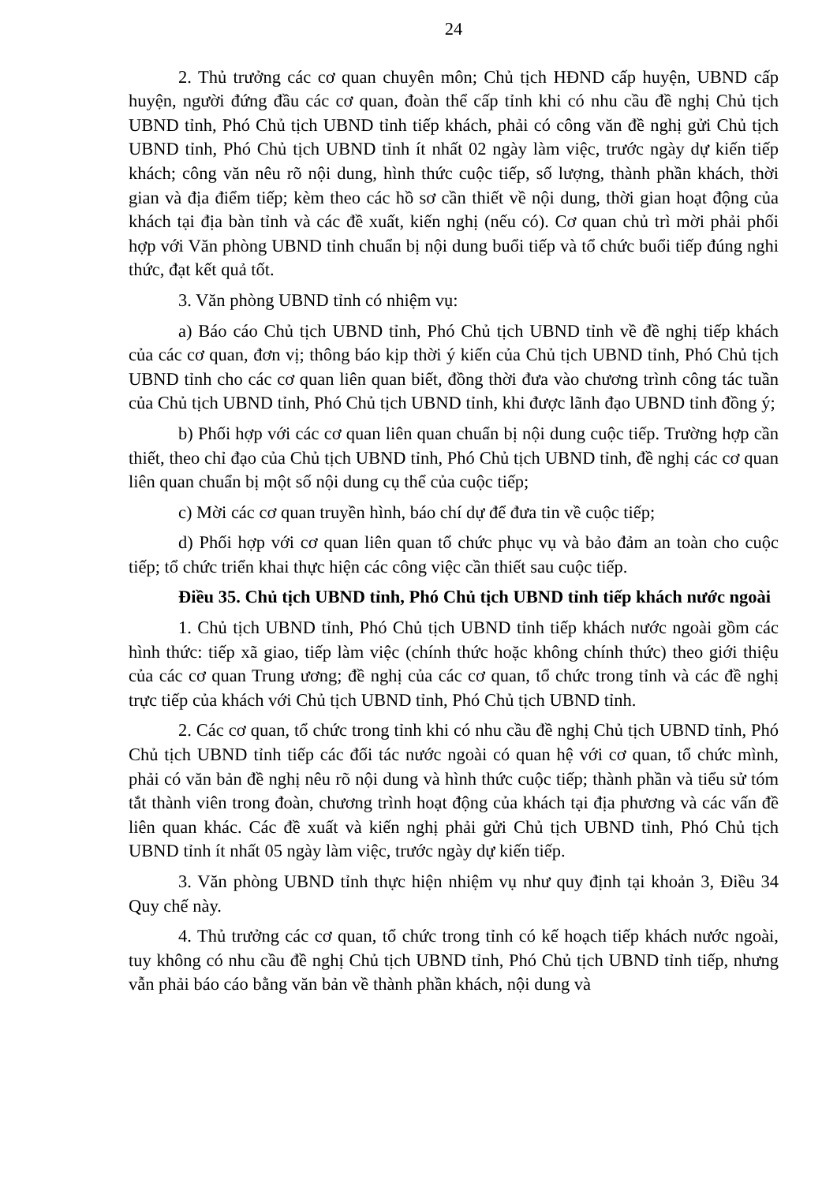24
2. Thủ trưởng các cơ quan chuyên môn; Chủ tịch HĐND cấp huyện, UBND cấp huyện, người đứng đầu các cơ quan, đoàn thể cấp tỉnh khi có nhu cầu đề nghị Chủ tịch UBND tỉnh, Phó Chủ tịch UBND tỉnh tiếp khách, phải có công văn đề nghị gửi Chủ tịch UBND tỉnh, Phó Chủ tịch UBND tỉnh ít nhất 02 ngày làm việc, trước ngày dự kiến tiếp khách; công văn nêu rõ nội dung, hình thức cuộc tiếp, số lượng, thành phần khách, thời gian và địa điểm tiếp; kèm theo các hồ sơ cần thiết về nội dung, thời gian hoạt động của khách tại địa bàn tỉnh và các đề xuất, kiến nghị (nếu có). Cơ quan chủ trì mời phải phối hợp với Văn phòng UBND tỉnh chuẩn bị nội dung buổi tiếp và tổ chức buổi tiếp đúng nghi thức, đạt kết quả tốt.
3. Văn phòng UBND tỉnh có nhiệm vụ:
a) Báo cáo Chủ tịch UBND tỉnh, Phó Chủ tịch UBND tỉnh về đề nghị tiếp khách của các cơ quan, đơn vị; thông báo kịp thời ý kiến của Chủ tịch UBND tỉnh, Phó Chủ tịch UBND tỉnh cho các cơ quan liên quan biết, đồng thời đưa vào chương trình công tác tuần của Chủ tịch UBND tỉnh, Phó Chủ tịch UBND tỉnh, khi được lãnh đạo UBND tỉnh đồng ý;
b) Phối hợp với các cơ quan liên quan chuẩn bị nội dung cuộc tiếp. Trường hợp cần thiết, theo chỉ đạo của Chủ tịch UBND tỉnh, Phó Chủ tịch UBND tỉnh, đề nghị các cơ quan liên quan chuẩn bị một số nội dung cụ thể của cuộc tiếp;
c) Mời các cơ quan truyền hình, báo chí dự để đưa tin về cuộc tiếp;
d) Phối hợp với cơ quan liên quan tổ chức phục vụ và bảo đảm an toàn cho cuộc tiếp; tổ chức triển khai thực hiện các công việc cần thiết sau cuộc tiếp.
Điều 35. Chủ tịch UBND tỉnh, Phó Chủ tịch UBND tỉnh tiếp khách nước ngoài
1. Chủ tịch UBND tỉnh, Phó Chủ tịch UBND tỉnh tiếp khách nước ngoài gồm các hình thức: tiếp xã giao, tiếp làm việc (chính thức hoặc không chính thức) theo giới thiệu của các cơ quan Trung ương; đề nghị của các cơ quan, tổ chức trong tỉnh và các đề nghị trực tiếp của khách với Chủ tịch UBND tỉnh, Phó Chủ tịch UBND tỉnh.
2. Các cơ quan, tổ chức trong tỉnh khi có nhu cầu đề nghị Chủ tịch UBND tỉnh, Phó Chủ tịch UBND tỉnh tiếp các đối tác nước ngoài có quan hệ với cơ quan, tổ chức mình, phải có văn bản đề nghị nêu rõ nội dung và hình thức cuộc tiếp; thành phần và tiểu sử tóm tắt thành viên trong đoàn, chương trình hoạt động của khách tại địa phương và các vấn đề liên quan khác. Các đề xuất và kiến nghị phải gửi Chủ tịch UBND tỉnh, Phó Chủ tịch UBND tỉnh ít nhất 05 ngày làm việc, trước ngày dự kiến tiếp.
3. Văn phòng UBND tỉnh thực hiện nhiệm vụ như quy định tại khoản 3, Điều 34 Quy chế này.
4. Thủ trưởng các cơ quan, tổ chức trong tỉnh có kế hoạch tiếp khách nước ngoài, tuy không có nhu cầu đề nghị Chủ tịch UBND tỉnh, Phó Chủ tịch UBND tỉnh tiếp, nhưng vẫn phải báo cáo bằng văn bản về thành phần khách, nội dung và